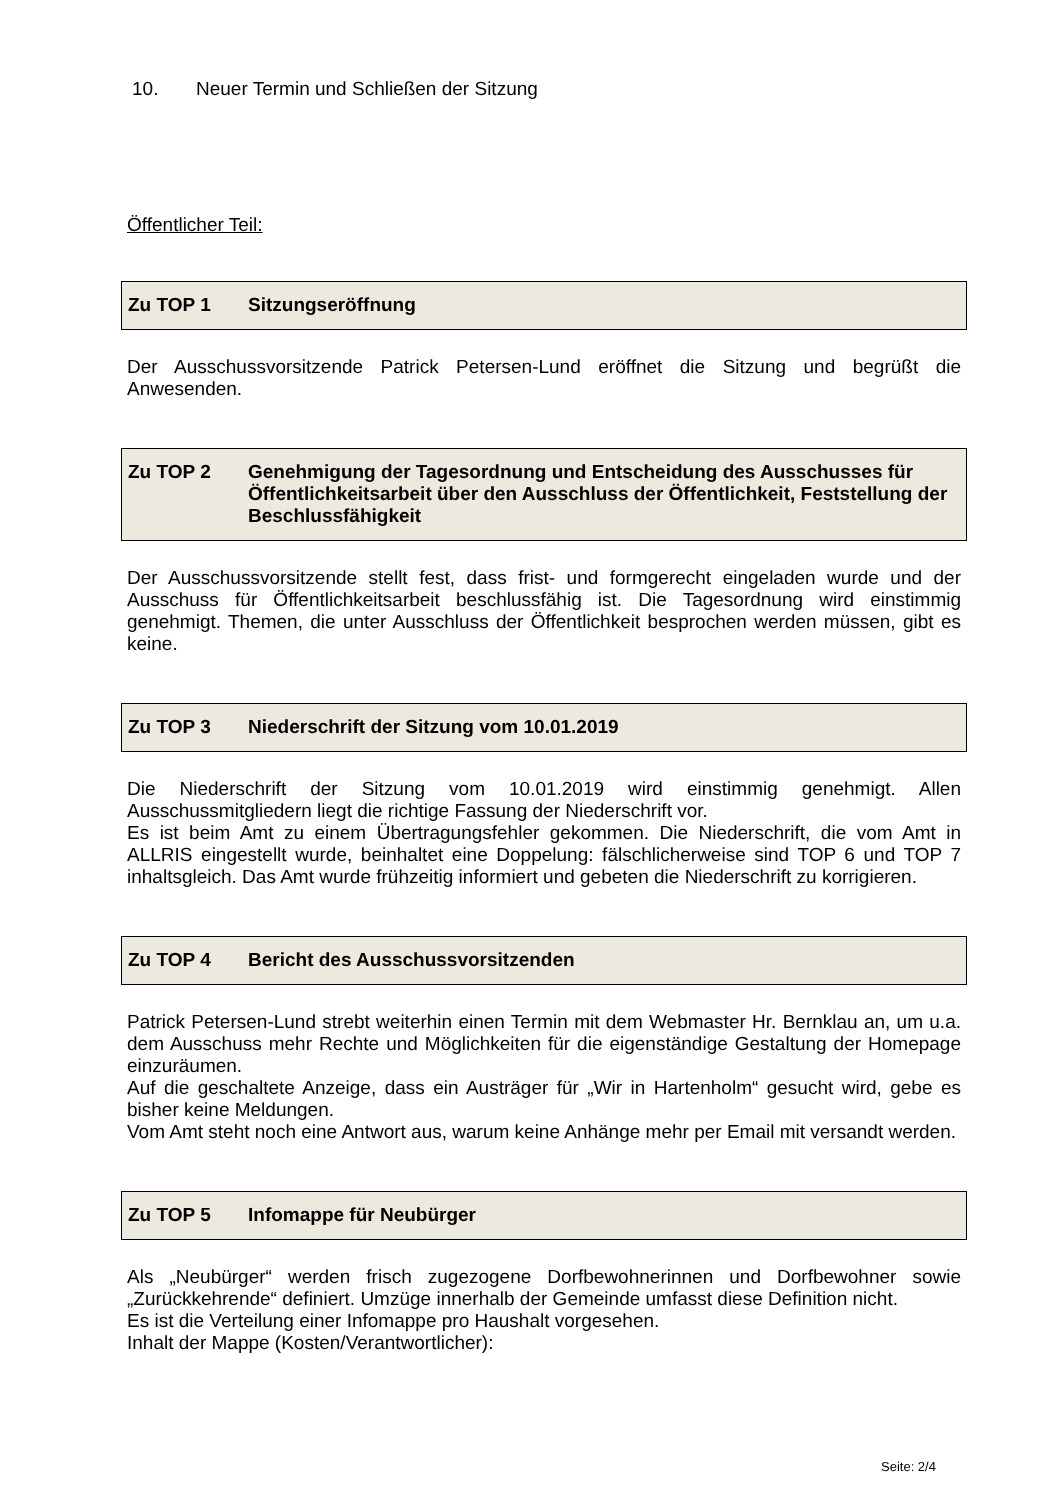10. Neuer Termin und Schließen der Sitzung
Öffentlicher Teil:
Zu TOP 1 Sitzungseröffnung
Der Ausschussvorsitzende Patrick Petersen-Lund eröffnet die Sitzung und begrüßt die Anwesenden.
Zu TOP 2 Genehmigung der Tagesordnung und Entscheidung des Ausschusses für Öffentlichkeitsarbeit über den Ausschluss der Öffentlichkeit, Feststellung der Beschlussfähigkeit
Der Ausschussvorsitzende stellt fest, dass frist- und formgerecht eingeladen wurde und der Ausschuss für Öffentlichkeitsarbeit beschlussfähig ist. Die Tagesordnung wird einstimmig genehmigt. Themen, die unter Ausschluss der Öffentlichkeit besprochen werden müssen, gibt es keine.
Zu TOP 3 Niederschrift der Sitzung vom 10.01.2019
Die Niederschrift der Sitzung vom 10.01.2019 wird einstimmig genehmigt. Allen Ausschussmitgliedern liegt die richtige Fassung der Niederschrift vor.
Es ist beim Amt zu einem Übertragungsfehler gekommen. Die Niederschrift, die vom Amt in ALLRIS eingestellt wurde, beinhaltet eine Doppelung: fälschlicherweise sind TOP 6 und TOP 7 inhaltsgleich. Das Amt wurde frühzeitig informiert und gebeten die Niederschrift zu korrigieren.
Zu TOP 4 Bericht des Ausschussvorsitzenden
Patrick Petersen-Lund strebt weiterhin einen Termin mit dem Webmaster Hr. Bernklau an, um u.a. dem Ausschuss mehr Rechte und Möglichkeiten für die eigenständige Gestaltung der Homepage einzuräumen.
Auf die geschaltete Anzeige, dass ein Austräger für „Wir in Hartenholm“ gesucht wird, gebe es bisher keine Meldungen.
Vom Amt steht noch eine Antwort aus, warum keine Anhänge mehr per Email mit versandt werden.
Zu TOP 5 Infomappe für Neubürger
Als „Neubürger“ werden frisch zugezogene Dorfbewohnerinnen und Dorfbewohner sowie „Zurückkehrende“ definiert. Umzüge innerhalb der Gemeinde umfasst diese Definition nicht.
Es ist die Verteilung einer Infomappe pro Haushalt vorgesehen.
Inhalt der Mappe (Kosten/Verantwortlicher):
Seite: 2/4